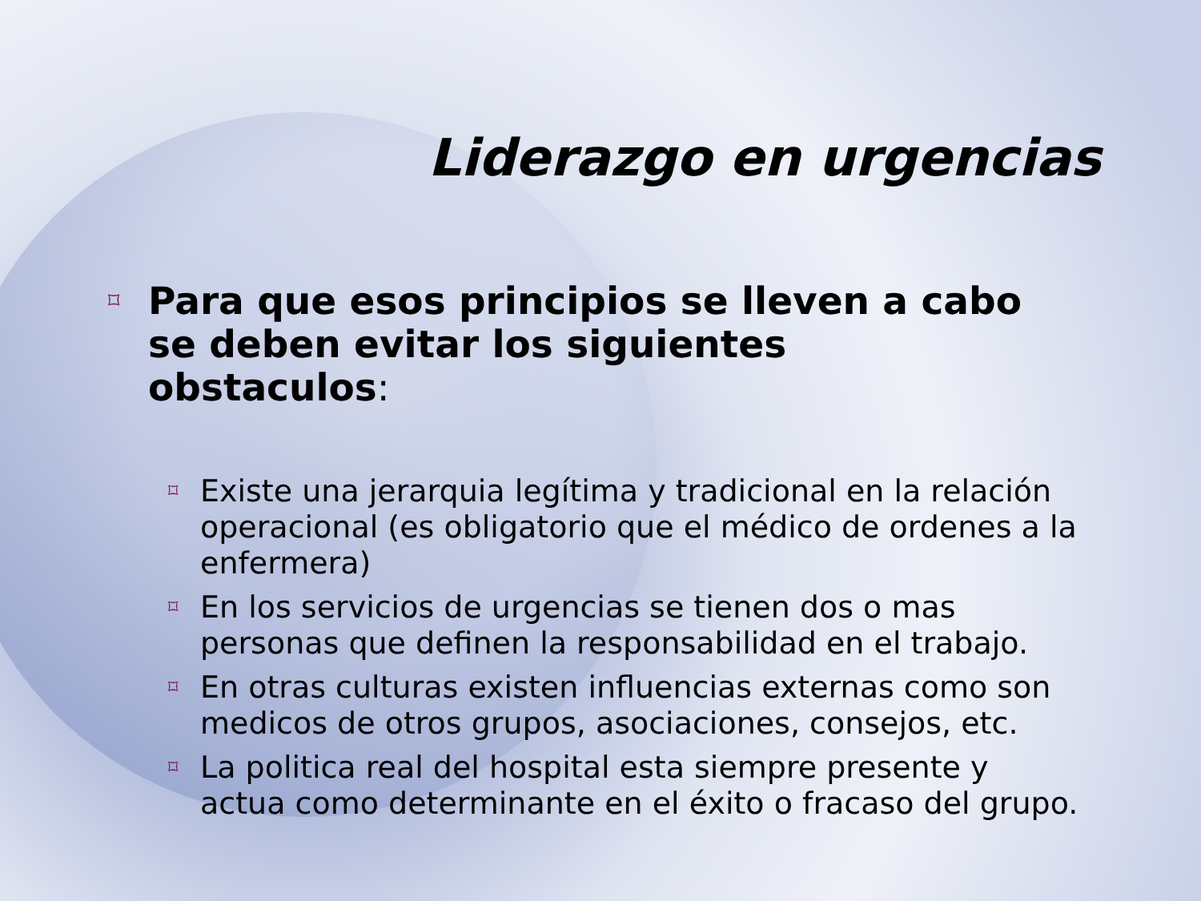Liderazgo en urgencias
⌑ Para que esos principios se lleven a cabo se deben evitar los siguientes obstaculos:
⌑ Existe una jerarquia legítima y tradicional en la relación operacional (es obligatorio que el médico de ordenes a la enfermera)
⌑ En los servicios de urgencias se tienen dos o mas personas que definen la responsabilidad en el trabajo.
⌑ En otras culturas existen influencias externas como son medicos de otros grupos, asociaciones, consejos, etc.
⌑ La politica real del hospital esta siempre presente y actua como determinante en el éxito o fracaso del grupo.